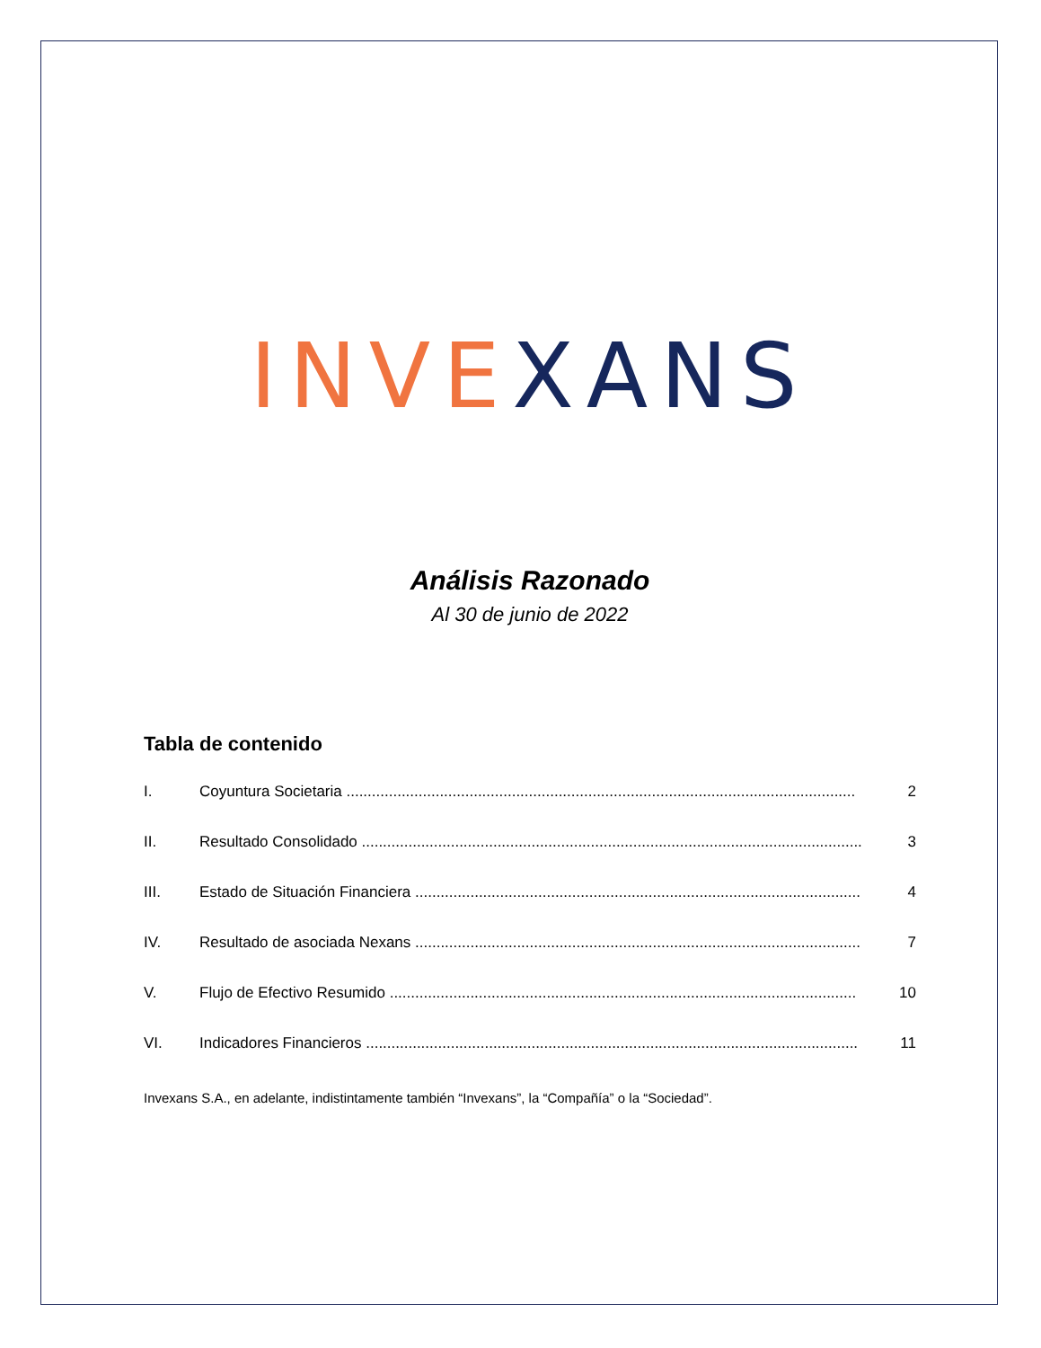INVE XANS
Análisis Razonado
Al 30 de junio de 2022
Tabla de contenido
I. Coyuntura Societaria ........................................................................................................................ 2
II. Resultado Consolidado ...................................................................................................................... 3
III. Estado de Situación Financiera ......................................................................................................... 4
IV. Resultado de asociada Nexans ......................................................................................................... 7
V. Flujo de Efectivo Resumido .............................................................................................................. 10
VI. Indicadores Financieros .................................................................................................................... 11
Invexans S.A., en adelante, indistintamente también “Invexans”, la “Compañía” o la “Sociedad”.